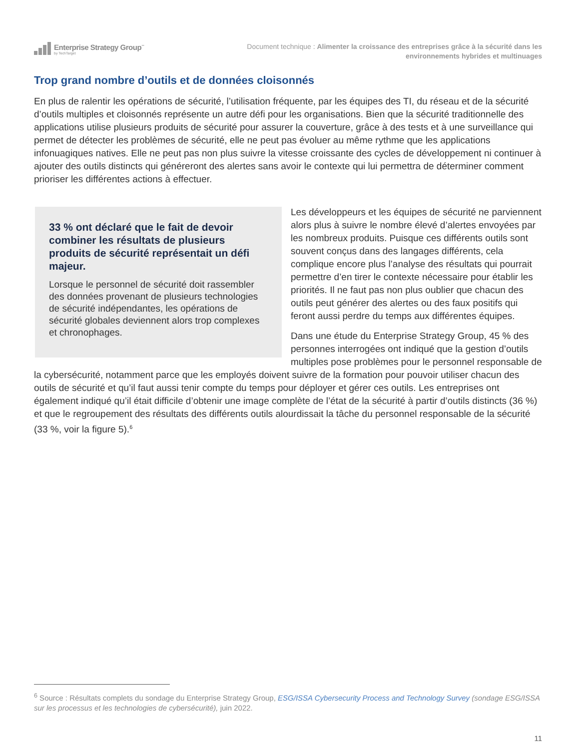Enterprise Strategy Group<sup>™</sup>
by TechTarget
Document technique : Alimenter la croissance des entreprises grâce à la sécurité dans les environnements hybrides et multinuages
Trop grand nombre d’outils et de données cloisonnés
En plus de ralentir les opérations de sécurité, l’utilisation fréquente, par les équipes des TI, du réseau et de la sécurité d’outils multiples et cloisonnés représente un autre défi pour les organisations. Bien que la sécurité traditionnelle des applications utilise plusieurs produits de sécurité pour assurer la couverture, grâce à des tests et à une surveillance qui permet de détecter les problèmes de sécurité, elle ne peut pas évoluer au même rythme que les applications infonuagiques natives. Elle ne peut pas non plus suivre la vitesse croissante des cycles de développement ni continuer à ajouter des outils distincts qui généreront des alertes sans avoir le contexte qui lui permettra de déterminer comment prioriser les différentes actions à effectuer.
33 % ont déclaré que le fait de devoir combiner les résultats de plusieurs produits de sécurité représentait un défi majeur.
Lorsque le personnel de sécurité doit rassembler des données provenant de plusieurs technologies de sécurité indépendantes, les opérations de sécurité globales deviennent alors trop complexes et chronophages.
Les développeurs et les équipes de sécurité ne parviennent alors plus à suivre le nombre élevé d’alertes envoyées par les nombreux produits. Puisque ces différents outils sont souvent conçus dans des langages différents, cela complique encore plus l’analyse des résultats qui pourrait permettre d’en tirer le contexte nécessaire pour établir les priorités. Il ne faut pas non plus oublier que chacun des outils peut générer des alertes ou des faux positifs qui feront aussi perdre du temps aux différentes équipes.
Dans une étude du Enterprise Strategy Group, 45 % des personnes interrogées ont indiqué que la gestion d’outils multiples pose problèmes pour le personnel responsable de la cybersécurité, notamment parce que les employés doivent suivre de la formation pour pouvoir utiliser chacun des outils de sécurité et qu’il faut aussi tenir compte du temps pour déployer et gérer ces outils. Les entreprises ont également indiqué qu’il était difficile d’obtenir une image complète de l’état de la sécurité à partir d’outils distincts (36 %) et que le regroupement des résultats des différents outils alourdissait la tâche du personnel responsable de la sécurité (33 %, voir la figure 5).<sup>6</sup>
<sup>6</sup> Source : Résultats complets du sondage du Enterprise Strategy Group, ESG/ISSA Cybersecurity Process and Technology Survey (sondage ESG/ISSA sur les processus et les technologies de cybersécurité), juin 2022.
11